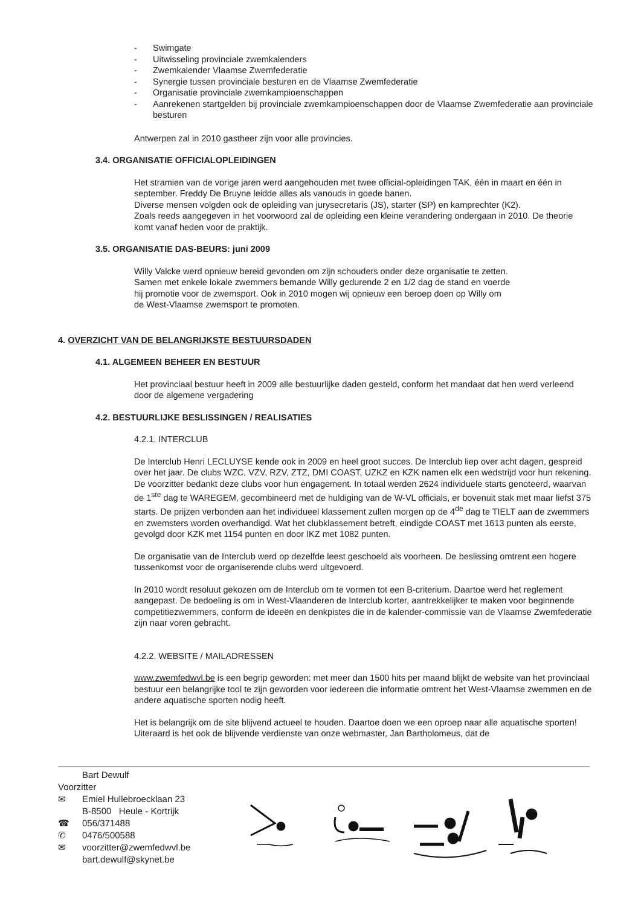- Swimgate
- Uitwisseling provinciale zwemkalenders
- Zwemkalender Vlaamse Zwemfederatie
- Synergie tussen provinciale besturen en de Vlaamse Zwemfederatie
- Organisatie provinciale zwemkampioenschappen
- Aanrekenen startgelden bij provinciale zwemkampioenschappen door de Vlaamse Zwemfederatie aan provinciale besturen
Antwerpen zal in 2010 gastheer zijn voor alle provincies.
3.4. ORGANISATIE OFFICIALOPLEIDINGEN
Het stramien van de vorige jaren werd aangehouden met twee official-opleidingen TAK, één in maart en één in september. Freddy De Bruyne leidde alles als vanouds in goede banen.
Diverse mensen volgden ook de opleiding van jurysecretaris (JS), starter (SP) en kamprechter (K2).
Zoals reeds aangegeven in het voorwoord zal de opleiding een kleine verandering ondergaan in 2010. De theorie komt vanaf heden voor de praktijk.
3.5. ORGANISATIE DAS-BEURS: juni 2009
Willy Valcke werd opnieuw bereid gevonden om zijn schouders onder deze organisatie te zetten.
Samen met enkele lokale zwemmers bemande Willy gedurende 2 en 1/2 dag de stand en voerde
hij promotie voor de zwemsport. Ook in 2010 mogen wij opnieuw een beroep doen op Willy om
de West-Vlaamse zwemsport te promoten.
4. OVERZICHT VAN DE BELANGRIJKSTE BESTUURSDADEN
4.1. ALGEMEEN BEHEER EN BESTUUR
Het provinciaal bestuur heeft in 2009 alle bestuurlijke daden gesteld, conform het mandaat dat hen werd verleend door de algemene vergadering
4.2. BESTUURLIJKE BESLISSINGEN / REALISATIES
4.2.1. INTERCLUB
De Interclub Henri LECLUYSE kende ook in 2009 en heel groot succes. De Interclub liep over acht dagen, gespreid over het jaar. De clubs WZC, VZV, RZV, ZTZ, DMI COAST, UZKZ en KZK namen elk een wedstrijd voor hun rekening. De voorzitter bedankt deze clubs voor hun engagement. In totaal werden 2624 individuele starts genoteerd, waarvan de 1<sup>ste</sup> dag te WAREGEM, gecombineerd met de huldiging van de W-VL officials, er bovenuit stak met maar liefst 375 starts. De prijzen verbonden aan het individueel klassement zullen morgen op de 4<sup>de</sup> dag te TIELT aan de zwemmers en zwemsters worden overhandigd. Wat het clubklassement betreft, eindigde COAST met 1613 punten als eerste, gevolgd door KZK met 1154 punten en door IKZ met 1082 punten.
De organisatie van de Interclub werd op dezelfde leest geschoeld als voorheen. De beslissing omtrent een hogere tussenkomst voor de organiserende clubs werd uitgevoerd.
In 2010 wordt resoluut gekozen om de Interclub om te vormen tot een B-criterium. Daartoe werd het reglement aangepast. De bedoeling is om in West-Vlaanderen de Interclub korter, aantrekkelijker te maken voor beginnende competitiezwemmers, conform de ideeën en denkpistes die in de kalender-commissie van de Vlaamse Zwemfederatie zijn naar voren gebracht.
4.2.2. WEBSITE / MAILADRESSEN
www.zwemfedwvl.be is een begrip geworden: met meer dan 1500 hits per maand blijkt de website van het provinciaal bestuur een belangrijke tool te zijn geworden voor iedereen die informatie omtrent het West-Vlaamse zwemmen en de andere aquatische sporten nodig heeft.
Het is belangrijk om de site blijvend actueel te houden. Daartoe doen we een oproep naar alle aquatische sporten! Uiteraard is het ook de blijvende verdienste van onze webmaster, Jan Bartholomeus, dat de
Bart Dewulf
Voorzitter
✉ Emiel Hullebroecklaan 23
B-8500 Heule - Kortrijk
☎ 056/371488
✆ 0476/500588
✉ voorzitter@zwemfedwvl.be
bart.dewulf@skynet.be